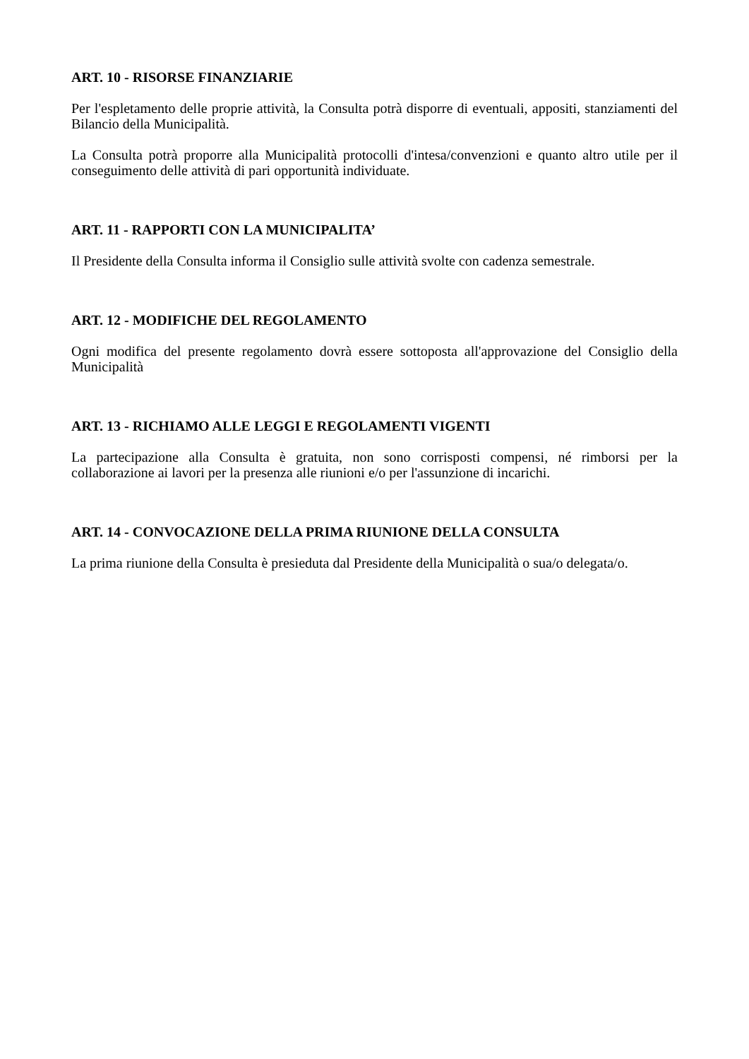ART. 10 - RISORSE FINANZIARIE
Per l'espletamento delle proprie attività, la Consulta potrà disporre di eventuali, appositi, stanziamenti del Bilancio della Municipalità.
La Consulta potrà proporre alla Municipalità protocolli d'intesa/convenzioni e quanto altro utile per il conseguimento delle attività di pari opportunità individuate.
ART. 11 - RAPPORTI CON LA MUNICIPALITA’
Il Presidente della Consulta informa il Consiglio sulle attività svolte con cadenza semestrale.
ART. 12 - MODIFICHE DEL REGOLAMENTO
Ogni modifica del presente regolamento dovrà essere sottoposta all'approvazione del Consiglio della Municipalità
ART. 13 - RICHIAMO ALLE LEGGI E REGOLAMENTI VIGENTI
La partecipazione alla Consulta è gratuita, non sono corrisposti compensi, né rimborsi per la collaborazione ai lavori per la presenza alle riunioni e/o per l'assunzione di incarichi.
ART. 14 - CONVOCAZIONE DELLA PRIMA RIUNIONE DELLA CONSULTA
La prima riunione della Consulta è presieduta dal Presidente della Municipalità o sua/o delegata/o.